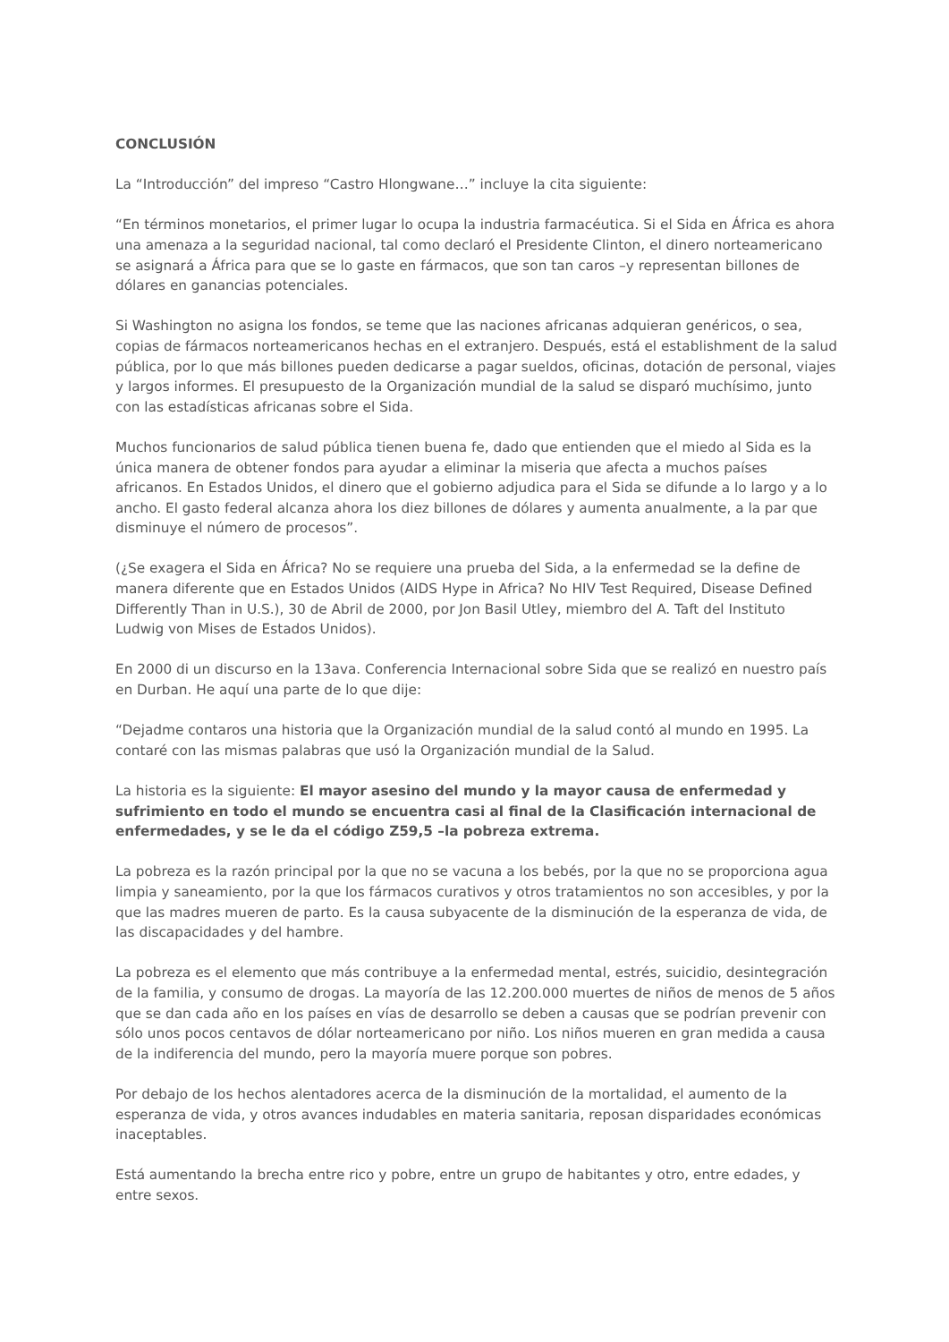CONCLUSIÓN
La “Introducción” del impreso “Castro Hlongwane…” incluye la cita siguiente:
“En términos monetarios, el primer lugar lo ocupa la industria farmacéutica. Si el Sida en África es ahora una amenaza a la seguridad nacional, tal como declaró el Presidente Clinton, el dinero norteamericano se asignará a África para que se lo gaste en fármacos, que son tan caros –y representan billones de dólares en ganancias potenciales.
Si Washington no asigna los fondos, se teme que las naciones africanas adquieran genéricos, o sea, copias de fármacos norteamericanos hechas en el extranjero. Después, está el establishment de la salud pública, por lo que más billones pueden dedicarse a pagar sueldos, oficinas, dotación de personal, viajes y largos informes. El presupuesto de la Organización mundial de la salud se disparó muchísimo, junto con las estadísticas africanas sobre el Sida.
Muchos funcionarios de salud pública tienen buena fe, dado que entienden que el miedo al Sida es la única manera de obtener fondos para ayudar a eliminar la miseria que afecta a muchos países africanos. En Estados Unidos, el dinero que el gobierno adjudica para el Sida se difunde a lo largo y a lo ancho. El gasto federal alcanza ahora los diez billones de dólares y aumenta anualmente, a la par que disminuye el número de procesos”.
(¿Se exagera el Sida en África? No se requiere una prueba del Sida, a la enfermedad se la define de manera diferente que en Estados Unidos (AIDS Hype in Africa? No HIV Test Required, Disease Defined Differently Than in U.S.), 30 de Abril de 2000, por Jon Basil Utley, miembro del A. Taft del Instituto Ludwig von Mises de Estados Unidos).
En 2000 di un discurso en la 13ava. Conferencia Internacional sobre Sida que se realizó en nuestro país en Durban. He aquí una parte de lo que dije:
“Dejadme contaros una historia que la Organización mundial de la salud contó al mundo en 1995. La contaré con las mismas palabras que usó la Organización mundial de la Salud.
La historia es la siguiente: El mayor asesino del mundo y la mayor causa de enfermedad y sufrimiento en todo el mundo se encuentra casi al final de la Clasificación internacional de enfermedades, y se le da el código Z59,5 –la pobreza extrema.
La pobreza es la razón principal por la que no se vacuna a los bebés, por la que no se proporciona agua limpia y saneamiento, por la que los fármacos curativos y otros tratamientos no son accesibles, y por la que las madres mueren de parto. Es la causa subyacente de la disminución de la esperanza de vida, de las discapacidades y del hambre.
La pobreza es el elemento que más contribuye a la enfermedad mental, estrés, suicidio, desintegración de la familia, y consumo de drogas. La mayoría de las 12.200.000 muertes de niños de menos de 5 años que se dan cada año en los países en vías de desarrollo se deben a causas que se podrían prevenir con sólo unos pocos centavos de dólar norteamericano por niño. Los niños mueren en gran medida a causa de la indiferencia del mundo, pero la mayoría muere porque son pobres.
Por debajo de los hechos alentadores acerca de la disminución de la mortalidad, el aumento de la esperanza de vida, y otros avances indudables en materia sanitaria, reposan disparidades económicas inaceptables.
Está aumentando la brecha entre rico y pobre, entre un grupo de habitantes y otro, entre edades, y entre sexos.